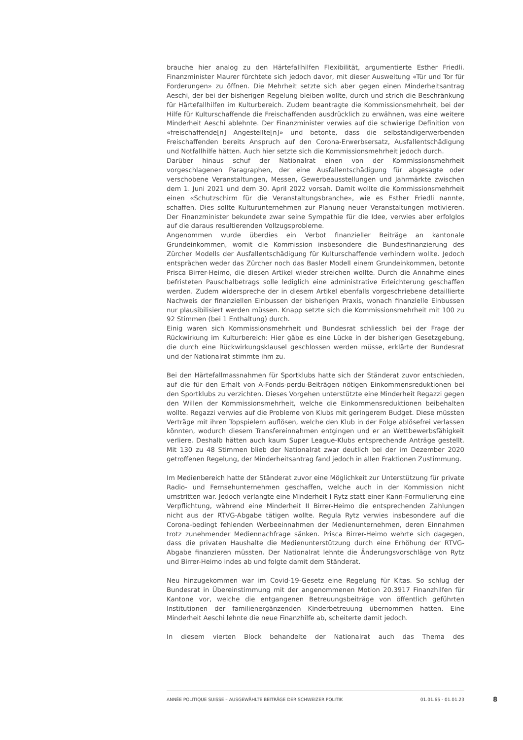brauche hier analog zu den Härtefallhilfen Flexibilität, argumentierte Esther Friedli. Finanzminister Maurer fürchtete sich jedoch davor, mit dieser Ausweitung «Tür und Tor für Forderungen» zu öffnen. Die Mehrheit setzte sich aber gegen einen Minderheitsantrag Aeschi, der bei der bisherigen Regelung bleiben wollte, durch und strich die Beschränkung für Härtefallhilfen im Kulturbereich. Zudem beantragte die Kommissionsmehrheit, bei der Hilfe für Kulturschaffende die Freischaffenden ausdrücklich zu erwähnen, was eine weitere Minderheit Aeschi ablehnte. Der Finanzminister verwies auf die schwierige Definition von «freischaffende[n] Angestellte[n]» und betonte, dass die selbständigerwerbenden Freischaffenden bereits Anspruch auf den Corona-Erwerbsersatz, Ausfallentschädigung und Notfallhilfe hätten. Auch hier setzte sich die Kommissionsmehrheit jedoch durch.
Darüber hinaus schuf der Nationalrat einen von der Kommissionsmehrheit vorgeschlagenen Paragraphen, der eine Ausfallentschädigung für abgesagte oder verschobene Veranstaltungen, Messen, Gewerbeausstellungen und Jahrmärkte zwischen dem 1. Juni 2021 und dem 30. April 2022 vorsah. Damit wollte die Kommissionsmehrheit einen «Schutzschirm für die Veranstaltungsbranche», wie es Esther Friedli nannte, schaffen. Dies sollte Kulturunternehmen zur Planung neuer Veranstaltungen motivieren. Der Finanzminister bekundete zwar seine Sympathie für die Idee, verwies aber erfolglos auf die daraus resultierenden Vollzugsprobleme.
Angenommen wurde überdies ein Verbot finanzieller Beiträge an kantonale Grundeinkommen, womit die Kommission insbesondere die Bundesfinanzierung des Zürcher Modells der Ausfallentschädigung für Kulturschaffende verhindern wollte. Jedoch entsprächen weder das Zürcher noch das Basler Modell einem Grundeinkommen, betonte Prisca Birrer-Heimo, die diesen Artikel wieder streichen wollte. Durch die Annahme eines befristeten Pauschalbetrags solle lediglich eine administrative Erleichterung geschaffen werden. Zudem widerspreche der in diesem Artikel ebenfalls vorgeschriebene detaillierte Nachweis der finanziellen Einbussen der bisherigen Praxis, wonach finanzielle Einbussen nur plausibilisiert werden müssen. Knapp setzte sich die Kommissionsmehrheit mit 100 zu 92 Stimmen (bei 1 Enthaltung) durch.
Einig waren sich Kommissionsmehrheit und Bundesrat schliesslich bei der Frage der Rückwirkung im Kulturbereich: Hier gäbe es eine Lücke in der bisherigen Gesetzgebung, die durch eine Rückwirkungsklausel geschlossen werden müsse, erklärte der Bundesrat und der Nationalrat stimmte ihm zu.
Bei den Härtefallmassnahmen für Sportklubs hatte sich der Ständerat zuvor entschieden, auf die für den Erhalt von A-Fonds-perdu-Beiträgen nötigen Einkommensreduktionen bei den Sportklubs zu verzichten. Dieses Vorgehen unterstützte eine Minderheit Regazzi gegen den Willen der Kommissionsmehrheit, welche die Einkommensreduktionen beibehalten wollte. Regazzi verwies auf die Probleme von Klubs mit geringerem Budget. Diese müssten Verträge mit ihren Topspielern auflösen, welche den Klub in der Folge ablösefrei verlassen könnten, wodurch diesem Transfereinnahmen entgingen und er an Wettbewerbsfähigkeit verliere. Deshalb hätten auch kaum Super League-Klubs entsprechende Anträge gestellt. Mit 130 zu 48 Stimmen blieb der Nationalrat zwar deutlich bei der im Dezember 2020 getroffenen Regelung, der Minderheitsantrag fand jedoch in allen Fraktionen Zustimmung.
Im Medienbereich hatte der Ständerat zuvor eine Möglichkeit zur Unterstützung für private Radio- und Fernsehunternehmen geschaffen, welche auch in der Kommission nicht umstritten war. Jedoch verlangte eine Minderheit I Rytz statt einer Kann-Formulierung eine Verpflichtung, während eine Minderheit II Birrer-Heimo die entsprechenden Zahlungen nicht aus der RTVG-Abgabe tätigen wollte. Regula Rytz verwies insbesondere auf die Corona-bedingt fehlenden Werbeeinnahmen der Medienunternehmen, deren Einnahmen trotz zunehmender Mediennachfrage sänken. Prisca Birrer-Heimo wehrte sich dagegen, dass die privaten Haushalte die Medienunterstützung durch eine Erhöhung der RTVG-Abgabe finanzieren müssten. Der Nationalrat lehnte die Änderungsvorschläge von Rytz und Birrer-Heimo indes ab und folgte damit dem Ständerat.
Neu hinzugekommen war im Covid-19-Gesetz eine Regelung für Kitas. So schlug der Bundesrat in Übereinstimmung mit der angenommenen Motion 20.3917 Finanzhilfen für Kantone vor, welche die entgangenen Betreuungsbeiträge von öffentlich geführten Institutionen der familienergänzenden Kinderbetreuung übernommen hatten. Eine Minderheit Aeschi lehnte die neue Finanzhilfe ab, scheiterte damit jedoch.
In diesem vierten Block behandelte der Nationalrat auch das Thema des
ANNÉE POLITIQUE SUISSE – AUSGEWÄHLTE BEITRÄGE DER SCHWEIZER POLITIK 01.01.65 - 01.01.23
8